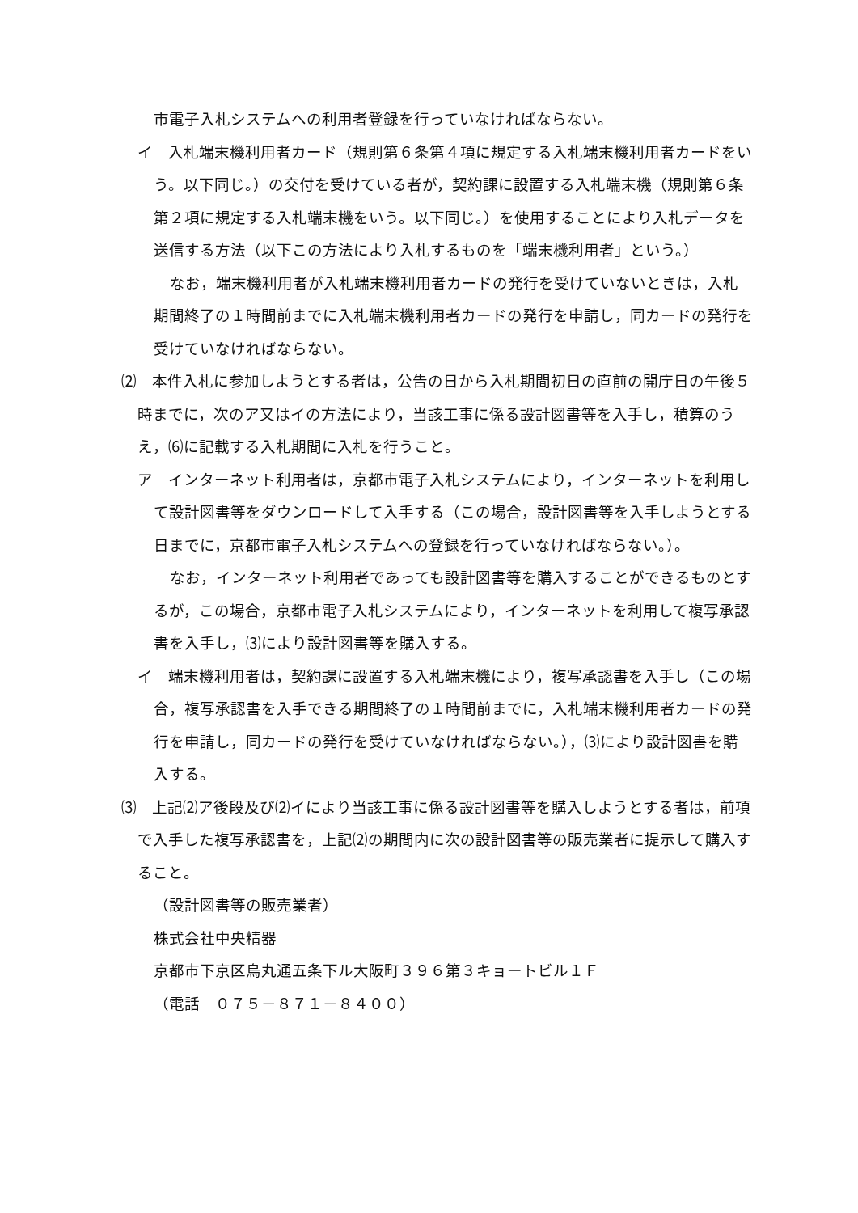市電子入札システムへの利用者登録を行っていなければならない。
イ　入札端末機利用者カード（規則第６条第４項に規定する入札端末機利用者カードをいう。以下同じ。）の交付を受けている者が，契約課に設置する入札端末機（規則第６条第２項に規定する入札端末機をいう。以下同じ。）を使用することにより入札データを送信する方法（以下この方法により入札するものを「端末機利用者」という。）
なお，端末機利用者が入札端末機利用者カードの発行を受けていないときは，入札期間終了の１時間前までに入札端末機利用者カードの発行を申請し，同カードの発行を受けていなければならない。
⑵　本件入札に参加しようとする者は，公告の日から入札期間初日の直前の開庁日の午後５時までに，次のア又はイの方法により，当該工事に係る設計図書等を入手し，積算のうえ，⑹に記載する入札期間に入札を行うこと。
ア　インターネット利用者は，京都市電子入札システムにより，インターネットを利用して設計図書等をダウンロードして入手する（この場合，設計図書等を入手しようとする日までに，京都市電子入札システムへの登録を行っていなければならない。）。
なお，インターネット利用者であっても設計図書等を購入することができるものとするが，この場合，京都市電子入札システムにより，インターネットを利用して複写承認書を入手し，⑶により設計図書等を購入する。
イ　端末機利用者は，契約課に設置する入札端末機により，複写承認書を入手し（この場合，複写承認書を入手できる期間終了の１時間前までに，入札端末機利用者カードの発行を申請し，同カードの発行を受けていなければならない。），⑶により設計図書を購入する。
⑶　上記⑵ア後段及び⑵イにより当該工事に係る設計図書等を購入しようとする者は，前項で入手した複写承認書を，上記⑵の期間内に次の設計図書等の販売業者に提示して購入すること。
（設計図書等の販売業者）
株式会社中央精器
京都市下京区烏丸通五条下ル大阪町３９６第３キョートビル１Ｆ
（電話　０７５－８７１－８４００）